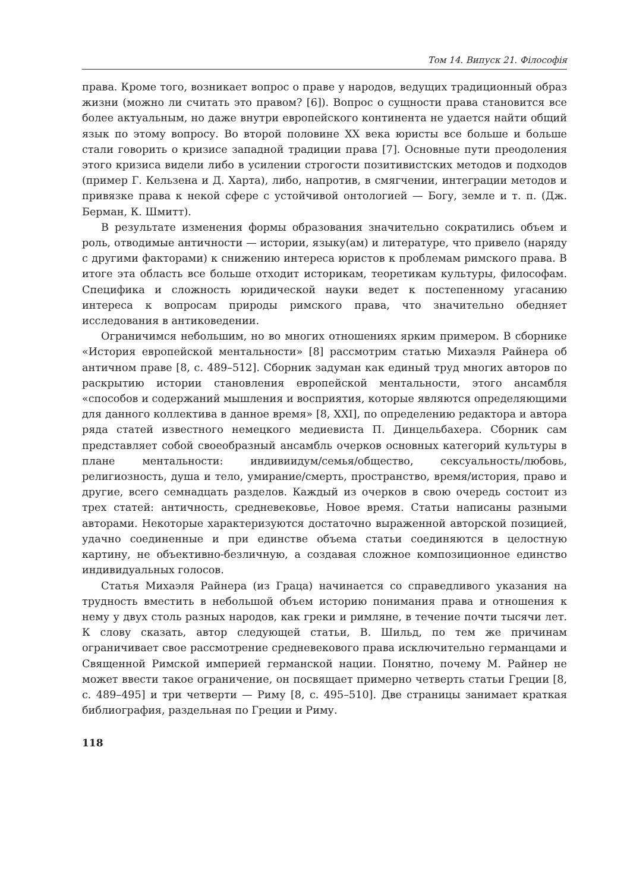Том 14. Випуск 21. Філософія
права. Кроме того, возникает вопрос о праве у народов, ведущих традиционный образ жизни (можно ли считать это правом? [6]). Вопрос о сущности права становится все более актуальным, но даже внутри европейского континента не удается найти общий язык по этому вопросу. Во второй половине XX века юристы все больше и больше стали говорить о кризисе западной традиции права [7]. Основные пути преодоления этого кризиса видели либо в усилении строгости позитивистских методов и подходов (пример Г. Кельзена и Д. Харта), либо, напротив, в смягчении, интеграции методов и привязке права к некой сфере с устойчивой онтологией — Богу, земле и т. п. (Дж. Берман, К. Шмитт).
В результате изменения формы образования значительно сократились объем и роль, отводимые античности — истории, языку(ам) и литературе, что привело (наряду с другими факторами) к снижению интереса юристов к проблемам римского права. В итоге эта область все больше отходит историкам, теоретикам культуры, философам. Специфика и сложность юридической науки ведет к постепенному угасанию интереса к вопросам природы римского права, что значительно обедняет исследования в антиковедении.
Ограничимся небольшим, но во многих отношениях ярким примером. В сборнике «История европейской ментальности» [8] рассмотрим статью Михаэля Райнера об античном праве [8, с. 489–512]. Сборник задуман как единый труд многих авторов по раскрытию истории становления европейской ментальности, этого ансамбля «способов и содержаний мышления и восприятия, которые являются определяющими для данного коллектива в данное время» [8, XXI], по определению редактора и автора ряда статей известного немецкого медиевиста П. Динцельбахера. Сборник сам представляет собой своеобразный ансамбль очерков основных категорий культуры в плане ментальности: индивиидум/семья/общество, сексуальность/любовь, религиозность, душа и тело, умирание/смерть, пространство, время/история, право и другие, всего семнадцать разделов. Каждый из очерков в свою очередь состоит из трех статей: античность, средневековье, Новое время. Статьи написаны разными авторами. Некоторые характеризуются достаточно выраженной авторской позицией, удачно соединенные и при единстве объема статьи соединяются в целостную картину, не объективно-безличную, а создавая сложное композиционное единство индивидуальных голосов.
Статья Михаэля Райнера (из Граца) начинается со справедливого указания на трудность вместить в небольшой объем историю понимания права и отношения к нему у двух столь разных народов, как греки и римляне, в течение почти тысячи лет. К слову сказать, автор следующей статьи, В. Шильд, по тем же причинам ограничивает свое рассмотрение средневекового права исключительно германцами и Священной Римской империей германской нации. Понятно, почему М. Райнер не может ввести такое ограничение, он посвящает примерно четверть статьи Греции [8, с. 489–495] и три четверти — Риму [8, с. 495–510]. Две страницы занимает краткая библиография, раздельная по Греции и Риму.
118